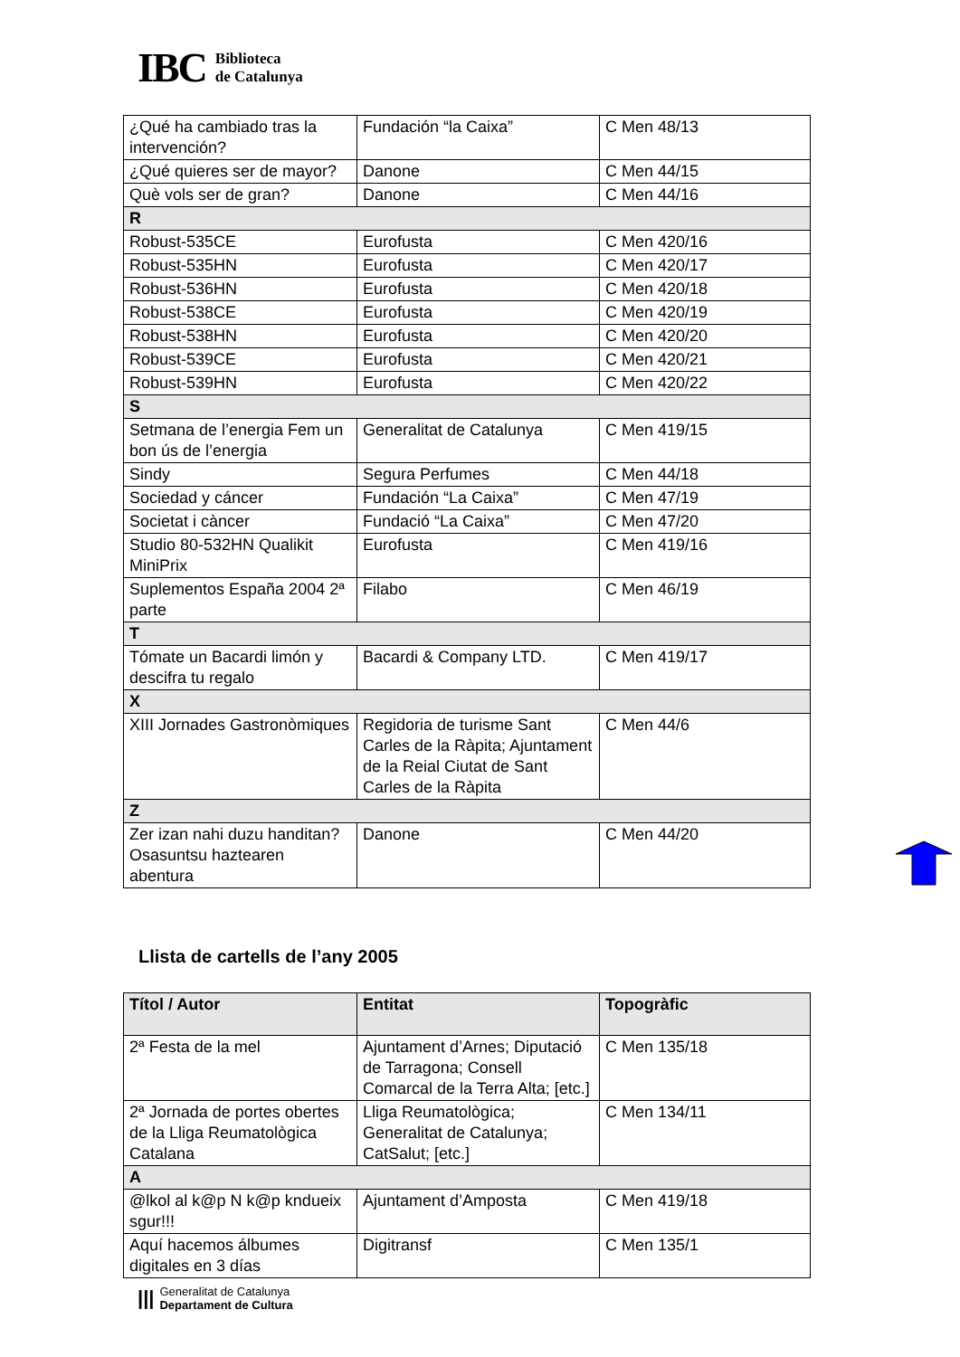IBC Biblioteca
de Catalunya
| ¿Qué ha cambiado tras la intervención? | Fundación “la Caixa” | C Men 48/13 |
| ¿Qué quieres ser de mayor? | Danone | C Men 44/15 |
| Què vols ser de gran? | Danone | C Men 44/16 |
| R | | |
| Robust-535CE | Eurofusta | C Men 420/16 |
| Robust-535HN | Eurofusta | C Men 420/17 |
| Robust-536HN | Eurofusta | C Men 420/18 |
| Robust-538CE | Eurofusta | C Men 420/19 |
| Robust-538HN | Eurofusta | C Men 420/20 |
| Robust-539CE | Eurofusta | C Men 420/21 |
| Robust-539HN | Eurofusta | C Men 420/22 |
| S | | |
| Setmana de l’energia Fem un bon ús de l’energia | Generalitat de Catalunya | C Men 419/15 |
| Sindy | Segura Perfumes | C Men 44/18 |
| Sociedad y cáncer | Fundación “La Caixa” | C Men 47/19 |
| Societat i càncer | Fundació “La Caixa” | C Men 47/20 |
| Studio 80-532HN Qualikit MiniPrix | Eurofusta | C Men 419/16 |
| Suplementos España 2004 2ª parte | Filabo | C Men 46/19 |
| T | | |
| Tómate un Bacardi limón y descifra tu regalo | Bacardi & Company LTD. | C Men 419/17 |
| X | | |
| XIII Jornades Gastronòmiques | Regidoria de turisme Sant Carles de la Ràpita; Ajuntament de la Reial Ciutat de Sant Carles de la Ràpita | C Men 44/6 |
| Z | | |
| Zer izan nahi duzu handitan? Osasuntsu haztearen abentura | Danone | C Men 44/20 |
Llista de cartells de l’any 2005
| Títol / Autor | Entitat | Topogràfic |
| --- | --- | --- |
| 2ª Festa de la mel | Ajuntament d’Arnes; Diputació de Tarragona; Consell Comarcal de la Terra Alta; [etc.] | C Men 135/18 |
| 2ª Jornada de portes obertes de la Lliga Reumatològica Catalana | Lliga Reumatològica; Generalitat de Catalunya; CatSalut; [etc.] | C Men 134/11 |
| A | | |
| @lkol al k@p N k@p kndueix sgur!!! | Ajuntament d’Amposta | C Men 419/18 |
| Aquí hacemos álbumes digitales en 3 días | Digitransf | C Men 135/1 |
||| Generalitat de Catalunya
Departament de Cultura